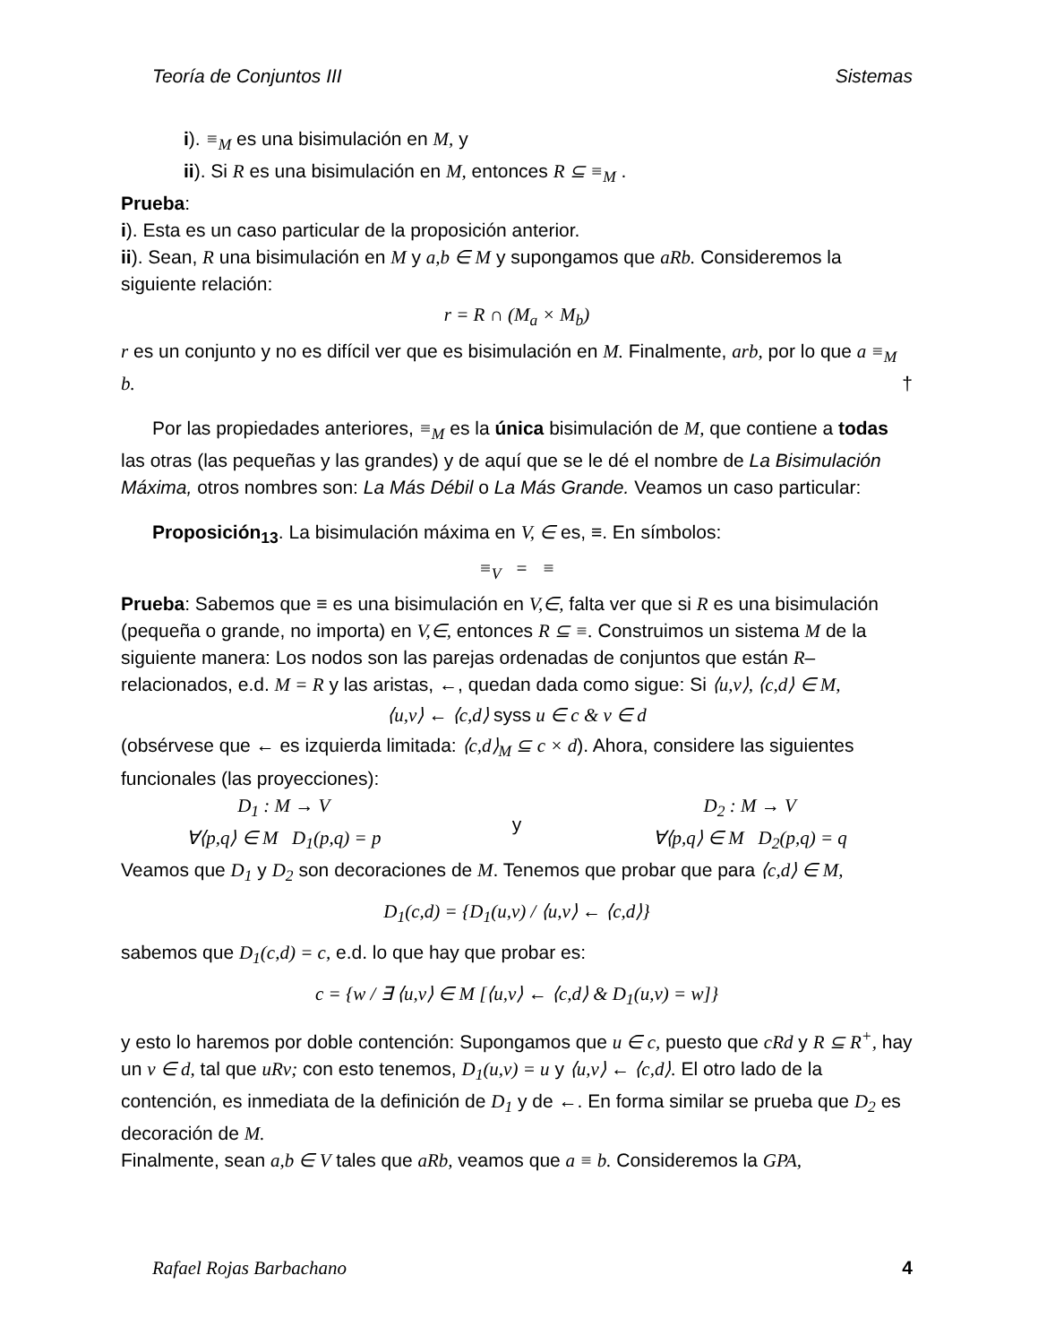Teoría de Conjuntos III Sistemas
i). ≡<sub>M</sub> es una bisimulación en M, y
ii). Si R es una bisimulación en M, entonces R ⊆ ≡<sub>M</sub> .
Prueba:
i). Esta es un caso particular de la proposición anterior.
ii). Sean, R una bisimulación en M y a,b ∈ M y supongamos que aRb. Consideremos la siguiente relación:
r = R ∩ (M<sub>a</sub> × M<sub>b</sub>)
r es un conjunto y no es difícil ver que es bisimulación en M. Finalmente, arb, por lo que a ≡<sub>M</sub> b. †
Por las propiedades anteriores, ≡<sub>M</sub> es la única bisimulación de M, que contiene a todas las otras (las pequeñas y las grandes) y de aquí que se le dé el nombre de La Bisimulación Máxima, otros nombres son: La Más Débil o La Más Grande. Veamos un caso particular:
Proposición<sub>13</sub>. La bisimulación máxima en V, ∈ es, ≡. En símbolos:
≡<sub>V</sub> = ≡
Prueba: Sabemos que ≡ es una bisimulación en V,∈, falta ver que si R es una bisimulación (pequeña o grande, no importa) en V,∈, entonces R ⊆ ≡. Construimos un sistema M de la siguiente manera: Los nodos son las parejas ordenadas de conjuntos que están R–relacionados, e.d. M = R y las aristas, ←, quedan dada como sigue: Si ⟨u,v⟩, ⟨c,d⟩ ∈ M,
⟨u,v⟩ ← ⟨c,d⟩ syss u ∈ c & v ∈ d
(obsérvese que ← es izquierda limitada: ⟨c,d⟩<sub>M</sub> ⊆ c × d). Ahora, considere las siguientes funcionales (las proyecciones):
D<sub>1</sub> : M → V
∀⟨p,q⟩ ∈ M D<sub>1</sub>(p,q) = p
y
D<sub>2</sub> : M → V
∀⟨p,q⟩ ∈ M D<sub>2</sub>(p,q) = q
Veamos que D<sub>1</sub> y D<sub>2</sub> son decoraciones de M. Tenemos que probar que para ⟨c,d⟩ ∈ M,
D<sub>1</sub>(c,d) = {D<sub>1</sub>(u,v) / ⟨u,v⟩ ← ⟨c,d⟩}
sabemos que D<sub>1</sub>(c,d) = c, e.d. lo que hay que probar es:
c = {w / ∃ ⟨u,v⟩ ∈ M [⟨u,v⟩ ← ⟨c,d⟩ & D<sub>1</sub>(u,v) = w]}
y esto lo haremos por doble contención: Supongamos que u ∈ c, puesto que cRd y R ⊆ R<sup>+</sup>, hay un v ∈ d, tal que uRv; con esto tenemos, D<sub>1</sub>(u,v) = u y ⟨u,v⟩ ← ⟨c,d⟩. El otro lado de la contención, es inmediata de la definición de D<sub>1</sub> y de ←. En forma similar se prueba que D<sub>2</sub> es decoración de M.
Finalmente, sean a,b ∈ V tales que aRb, veamos que a ≡ b. Consideremos la GPA,
Rafael Rojas Barbachano 4